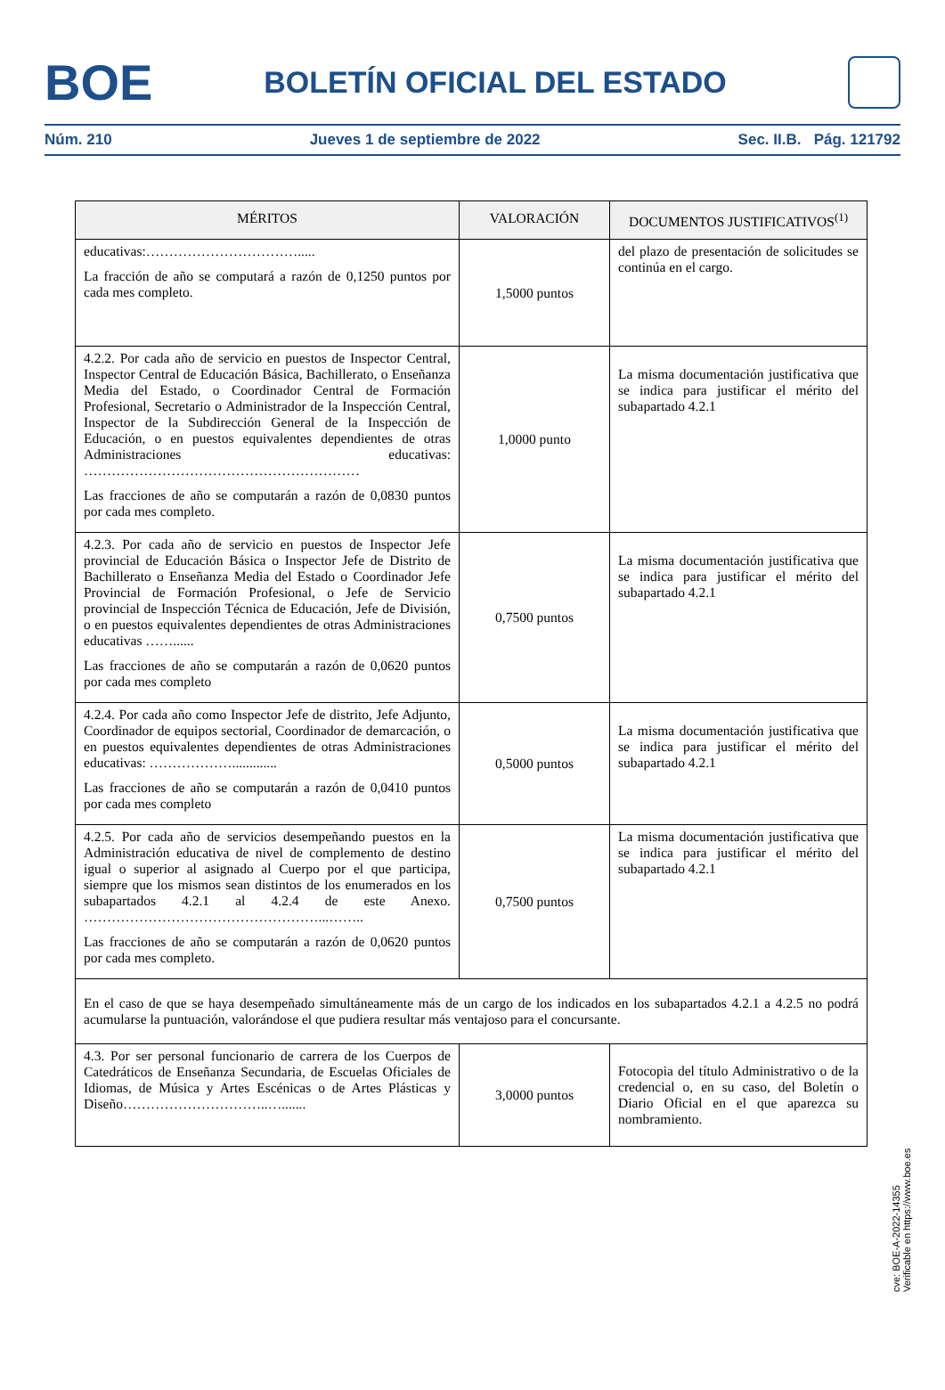BOE
BOLETÍN OFICIAL DEL ESTADO
Núm. 210 Jueves 1 de septiembre de 2022 Sec. II.B. Pág. 121792
| MÉRITOS | VALORACIÓN | DOCUMENTOS JUSTIFICATIVOS<sup>(1)</sup> |
| --- | --- | --- |
| educativas:……………………………..... La fracción de año se computará a razón de 0,1250 puntos por cada mes completo. | 1,5000 puntos | del plazo de presentación de solicitudes se continúa en el cargo. |
| 4.2.2. Por cada año de servicio en puestos de Inspector Central, Inspector Central de Educación Básica, Bachillerato, o Enseñanza Media del Estado, o Coordinador Central de Formación Profesional, Secretario o Administrador de la Inspección Central, Inspector de la Subdirección General de la Inspección de Educación, o en puestos equivalentes dependientes de otras Administraciones educativas: …………………………………………………… Las fracciones de año se computarán a razón de 0,0830 puntos por cada mes completo. | 1,0000 punto | La misma documentación justificativa que se indica para justificar el mérito del subapartado 4.2.1 |
| 4.2.3. Por cada año de servicio en puestos de Inspector Jefe provincial de Educación Básica o Inspector Jefe de Distrito de Bachillerato o Enseñanza Media del Estado o Coordinador Jefe Provincial de Formación Profesional, o Jefe de Servicio provincial de Inspección Técnica de Educación, Jefe de División, o en puestos equivalentes dependientes de otras Administraciones educativas ……...... Las fracciones de año se computarán a razón de 0,0620 puntos por cada mes completo | 0,7500 puntos | La misma documentación justificativa que se indica para justificar el mérito del subapartado 4.2.1 |
| 4.2.4. Por cada año como Inspector Jefe de distrito, Jefe Adjunto, Coordinador de equipos sectorial, Coordinador de demarcación, o en puestos equivalentes dependientes de otras Administraciones educativas: ………………............. Las fracciones de año se computarán a razón de 0,0410 puntos por cada mes completo | 0,5000 puntos | La misma documentación justificativa que se indica para justificar el mérito del subapartado 4.2.1 |
| 4.2.5. Por cada año de servicios desempeñando puestos en la Administración educativa de nivel de complemento de destino igual o superior al asignado al Cuerpo por el que participa, siempre que los mismos sean distintos de los enumerados en los subapartados 4.2.1 al 4.2.4 de este Anexo. ……………………………………………...…….. Las fracciones de año se computarán a razón de 0,0620 puntos por cada mes completo. | 0,7500 puntos | La misma documentación justificativa que se indica para justificar el mérito del subapartado 4.2.1 |
| En el caso de que se haya desempeñado simultáneamente más de un cargo de los indicados en los subapartados 4.2.1 a 4.2.5 no podrá acumularse la puntuación, valorándose el que pudiera resultar más ventajoso para el concursante. | | |
| 4.3. Por ser personal funcionario de carrera de los Cuerpos de Catedráticos de Enseñanza Secundaria, de Escuelas Oficiales de Idiomas, de Música y Artes Escénicas o de Artes Plásticas y Diseño…………………………..…....... | 3,0000 puntos | Fotocopia del título Administrativo o de la credencial o, en su caso, del Boletín o Diario Oficial en el que aparezca su nombramiento. |
cve: BOE-A-2022-14355
Verificable en https://www.boe.es